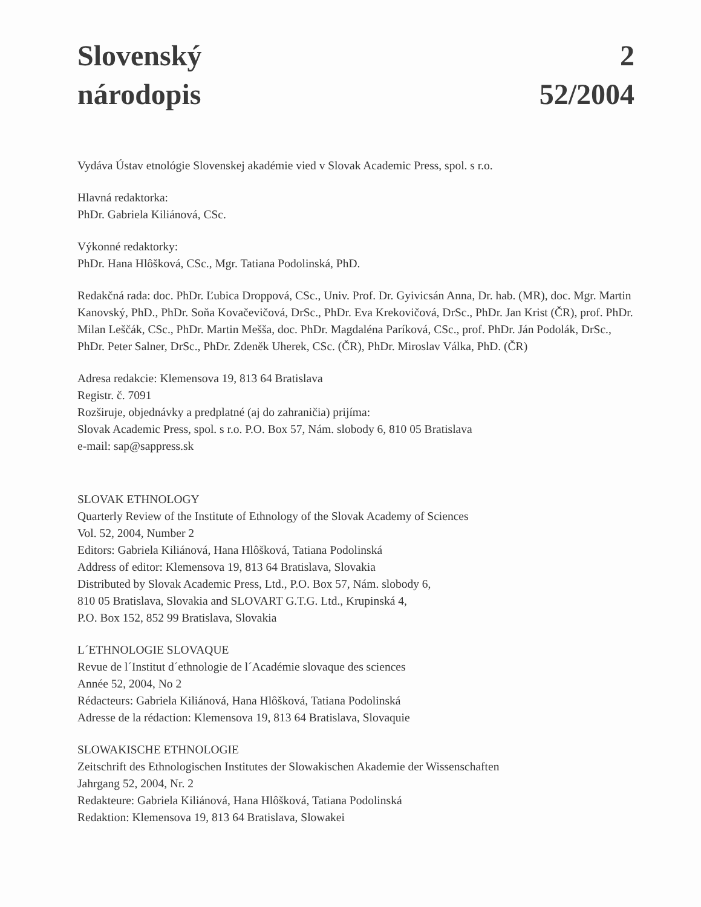Slovenský
národopis
2
52/2004
Vydáva Ústav etnológie Slovenskej akadémie vied v Slovak Academic Press, spol. s r.o.
Hlavná redaktorka:
PhDr. Gabriela Kiliánová, CSc.
Výkonné redaktorky:
PhDr. Hana Hlôšková, CSc., Mgr. Tatiana Podolinská, PhD.
Redakčná rada: doc. PhDr. Ľubica Droppová, CSc., Univ. Prof. Dr. Gyivicsán Anna, Dr. hab. (MR), doc. Mgr. Martin Kanovský, PhD., PhDr. Soňa Kovačevičová, DrSc., PhDr. Eva Krekovičová, DrSc., PhDr. Jan Krist (ČR), prof. PhDr. Milan Leščák, CSc., PhDr. Martin Meššа, doc. PhDr. Magdaléna Paríková, CSc., prof. PhDr. Ján Podolák, DrSc., PhDr. Peter Salner, DrSc., PhDr. Zdeněk Uherek, CSc. (ČR), PhDr. Miroslav Válka, PhD. (ČR)
Adresa redakcie: Klemensova 19, 813 64 Bratislava
Registr. č. 7091
Rozširuje, objednávky a predplatné (aj do zahraničia) prijíma:
Slovak Academic Press, spol. s r.o. P.O. Box 57, Nám. slobody 6, 810 05 Bratislava
e-mail: sap@sappress.sk
SLOVAK ETHNOLOGY
Quarterly Review of the Institute of Ethnology of the Slovak Academy of Sciences
Vol. 52, 2004, Number 2
Editors: Gabriela Kiliánová, Hana Hlôšková, Tatiana Podolinská
Address of editor: Klemensova 19, 813 64 Bratislava, Slovakia
Distributed by Slovak Academic Press, Ltd., P.O. Box 57, Nám. slobody 6,
810 05 Bratislava, Slovakia and SLOVART G.T.G. Ltd., Krupinská 4,
P.O. Box 152, 852 99 Bratislava, Slovakia
L´ETHNOLOGIE SLOVAQUE
Revue de l´Institut d´ethnologie de l´Académie slovaque des sciences
Année 52, 2004, No 2
Rédacteurs: Gabriela Kiliánová, Hana Hlôšková, Tatiana Podolinská
Adresse de la rédaction: Klemensova 19, 813 64 Bratislava, Slovaquie
SLOWAKISCHE ETHNOLOGIE
Zeitschrift des Ethnologischen Institutes der Slowakischen Akademie der Wissenschaften
Jahrgang 52, 2004, Nr. 2
Redakteure: Gabriela Kiliánová, Hana Hlôšková, Tatiana Podolinská
Redaktion: Klemensova 19, 813 64 Bratislava, Slowakei